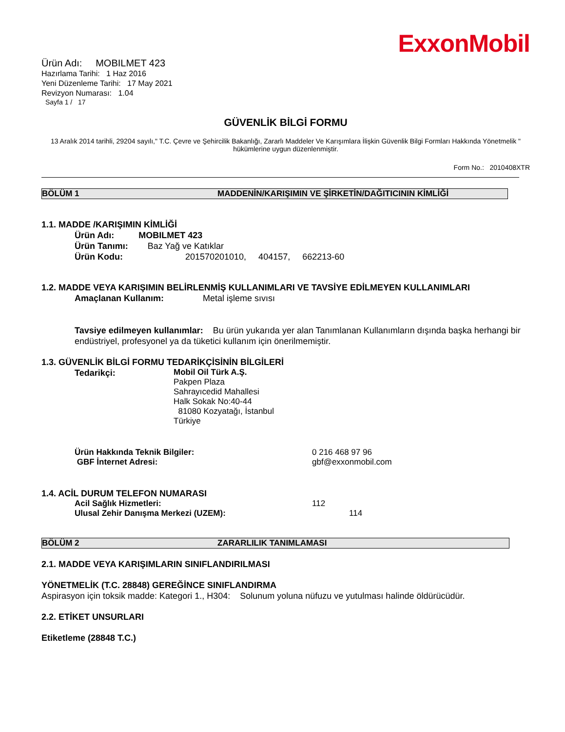ExxonMobil
Ürün Adı: MOBILMET 423
Hazırlama Tarihi: 1 Haz 2016
Yeni Düzenleme Tarihi: 17 May 2021
Revizyon Numarası: 1.04
Sayfa 1 / 17
GÜVENLİK BİLGİ FORMU
13 Aralık 2014 tarihli, 29204 sayılı," T.C. Çevre ve Şehircilik Bakanlığı, Zararlı Maddeler Ve Karışımlara İlişkin Güvenlik Bilgi Formları Hakkında Yönetmelik " hükümlerine uygun düzenlenmiştir.
Form No.: 2010408XTR
BÖLÜM 1 MADDENİN/KARIŞIMIN VE ŞİRKETİN/DAĞITICININ KİMLİĞİ
1.1. MADDE /KARIŞIMIN KİMLİĞİ
Ürün Adı: MOBILMET 423
Ürün Tanımı: Baz Yağ ve Katıklar
Ürün Kodu: 201570201010, 404157, 662213-60
1.2. MADDE VEYA KARIŞIMIN BELİRLENMİŞ KULLANIMLARI VE TAVSİYE EDİLMEYEN KULLANIMLARI
Amaçlanan Kullanım: Metal işleme sıvısı
Tavsiye edilmeyen kullanımlar: Bu ürün yukarıda yer alan Tanımlanan Kullanımların dışında başka herhangi bir endüstriyel, profesyonel ya da tüketici kullanım için önerilmemiştir.
1.3. GÜVENLİK BİLGİ FORMU TEDARİKÇİSİNİN BİLGİLERİ
Tedarikçi:
Mobil Oil Türk A.Ş.
Pakpen Plaza
Sahrayıcedid Mahallesi
Halk Sokak No:40-44
81080 Kozyatağı, İstanbul
Türkiye
Ürün Hakkında Teknik Bilgiler:
GBF İnternet Adresi:
0 216 468 97 96
gbf@exxonmobil.com
1.4. ACİL DURUM TELEFON NUMARASI
Acil Sağlık Hizmetleri:
Ulusal Zehir Danışma Merkezi (UZEM):
112
114
BÖLÜM 2 ZARARLILIK TANIMLAMASI
2.1. MADDE VEYA KARIŞIMLARIN SINIFLANDIRILMASI
YÖNETMELİK (T.C. 28848) GEREĞİNCE SINIFLANDIRMA
Aspirasyon için toksik madde: Kategori 1., H304: Solunum yoluna nüfuzu ve yutulması halinde öldürücüdür.
2.2. ETİKET UNSURLARI
Etiketleme (28848 T.C.)